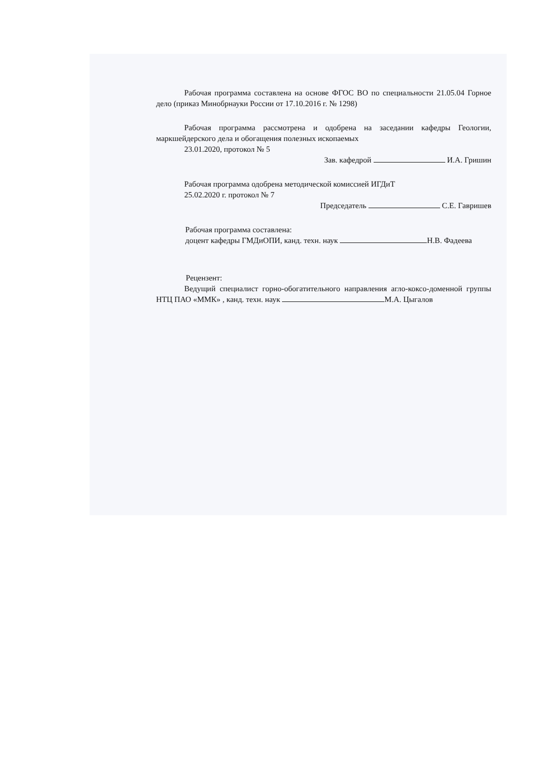Рабочая программа составлена на основе ФГОС ВО по специальности 21.05.04 Горное дело (приказ Минобрнауки России от 17.10.2016 г. № 1298)
Рабочая программа рассмотрена и одобрена на заседании кафедры Геологии, маркшейдерского дела и обогащения полезных ископаемых
23.01.2020, протокол № 5
Зав. кафедрой И.А. Гришин
Рабочая программа одобрена методической комиссией ИГДиТ
25.02.2020 г. протокол № 7
Председатель С.Е. Гавришев
Рабочая программа составлена:
доцент кафедры ГМДиОПИ, канд. техн. наук Н.В. Фадеева
Рецензент:
Ведущий специалист горно-обогатительного направления агло-коксо-доменной группы НТЦ ПАО «ММК» , канд. техн. наук М.А. Цыгалов